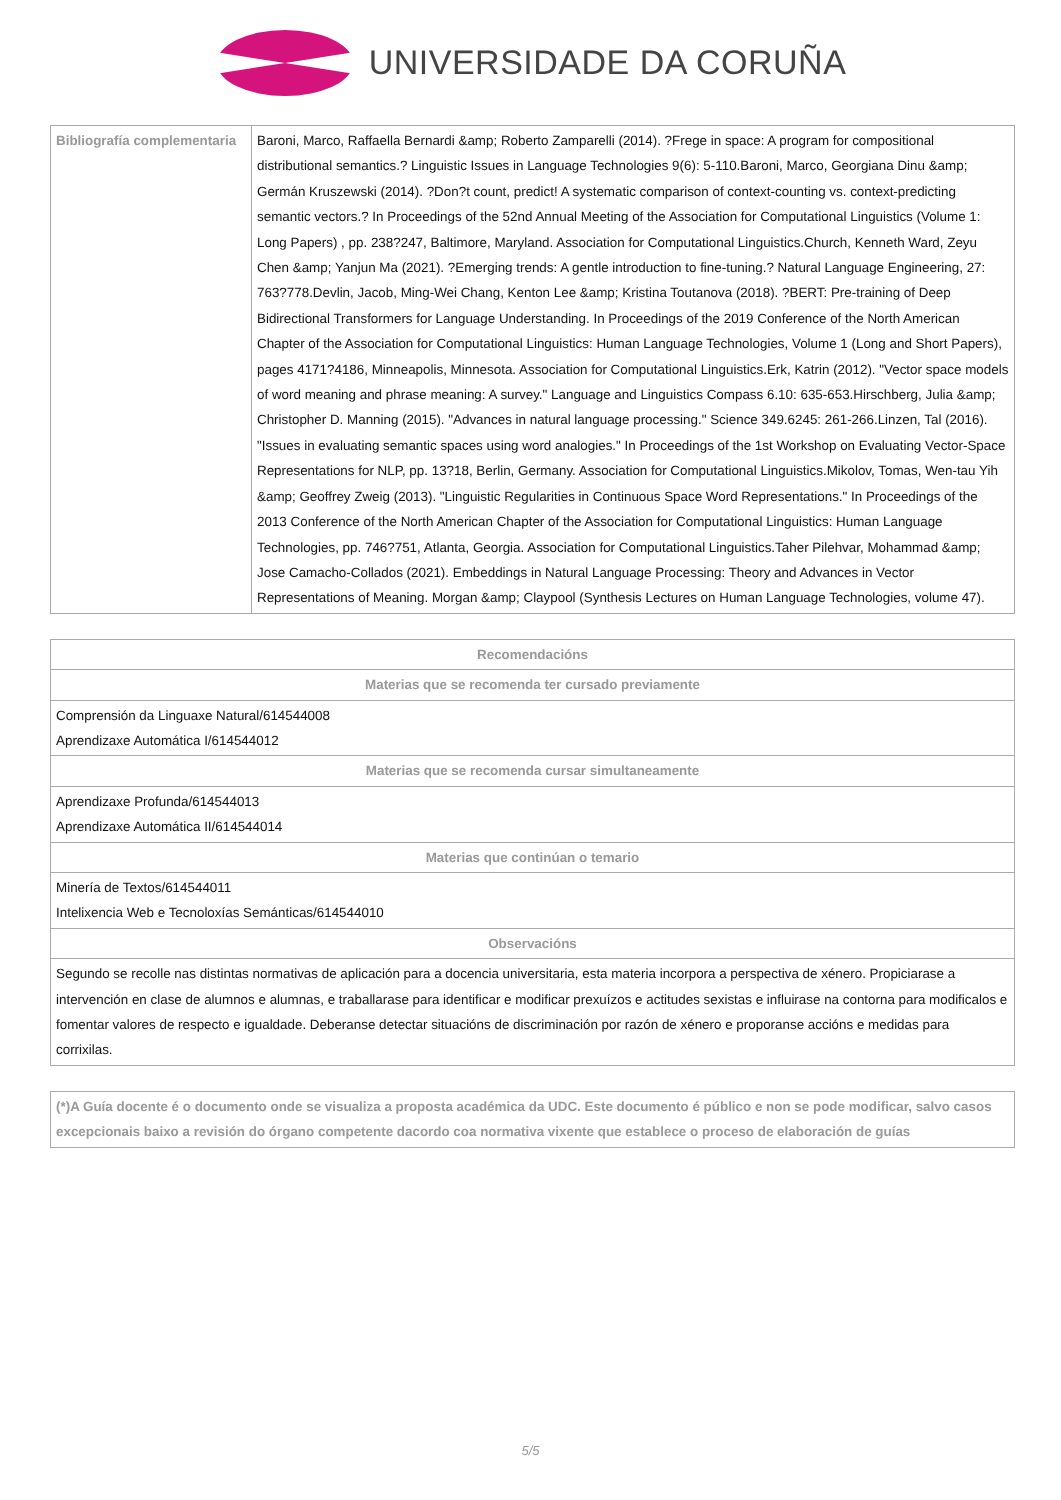UNIVERSIDADE DA CORUÑA
| Bibliografía complementaria | Baroni, Marco, Raffaella Bernardi &amp; Roberto Zamparelli (2014). ?Frege in space: A program for compositional distributional semantics.? Linguistic Issues in Language Technologies 9(6): 5-110.Baroni, Marco, Georgiana Dinu &amp; Germán Kruszewski (2014). ?Don?t count, predict! A systematic comparison of context-counting vs. context-predicting semantic vectors.? In Proceedings of the 52nd Annual Meeting of the Association for Computational Linguistics (Volume 1: Long Papers) , pp. 238?247, Baltimore, Maryland. Association for Computational Linguistics.Church, Kenneth Ward, Zeyu Chen &amp; Yanjun Ma (2021). ?Emerging trends: A gentle introduction to fine-tuning.? Natural Language Engineering, 27: 763?778.Devlin, Jacob, Ming-Wei Chang, Kenton Lee &amp; Kristina Toutanova (2018). ?BERT: Pre-training of Deep Bidirectional Transformers for Language Understanding. In Proceedings of the 2019 Conference of the North American Chapter of the Association for Computational Linguistics: Human Language Technologies, Volume 1 (Long and Short Papers), pages 4171?4186, Minneapolis, Minnesota. Association for Computational Linguistics.Erk, Katrin (2012). "Vector space models of word meaning and phrase meaning: A survey." Language and Linguistics Compass 6.10: 635-653.Hirschberg, Julia &amp; Christopher D. Manning (2015). "Advances in natural language processing." Science 349.6245: 261-266.Linzen, Tal (2016). "Issues in evaluating semantic spaces using word analogies." In Proceedings of the 1st Workshop on Evaluating Vector-Space Representations for NLP, pp. 13?18, Berlin, Germany. Association for Computational Linguistics.Mikolov, Tomas, Wen-tau Yih &amp; Geoffrey Zweig (2013). "Linguistic Regularities in Continuous Space Word Representations." In Proceedings of the 2013 Conference of the North American Chapter of the Association for Computational Linguistics: Human Language Technologies, pp. 746?751, Atlanta, Georgia. Association for Computational Linguistics.Taher Pilehvar, Mohammad &amp; Jose Camacho-Collados (2021). Embeddings in Natural Language Processing: Theory and Advances in Vector Representations of Meaning. Morgan &amp; Claypool (Synthesis Lectures on Human Language Technologies, volume 47). |
| Recomendacións |
| --- |
| Materias que se recomenda ter cursado previamente |
| Comprensión da Linguaxe Natural/614544008 Aprendizaxe Automática I/614544012 |
| Materias que se recomenda cursar simultaneamente |
| Aprendizaxe Profunda/614544013 Aprendizaxe Automática II/614544014 |
| Materias que continúan o temario |
| Minería de Textos/614544011 Intelixencia Web e Tecnoloxías Semánticas/614544010 |
| Observacións |
| Segundo se recolle nas distintas normativas de aplicación para a docencia universitaria, esta materia incorpora a perspectiva de xénero. Propiciarase a intervención en clase de alumnos e alumnas, e traballarase para identificar e modificar prexuízos e actitudes sexistas e influirase na contorna para modificalos e fomentar valores de respecto e igualdade. Deberanse detectar situacións de discriminación por razón de xénero e proporanse accións e medidas para corrixilas. |
| (*)A Guía docente é o documento onde se visualiza a proposta académica da UDC. Este documento é público e non se pode modificar, salvo casos excepcionais baixo a revisión do órgano competente dacordo coa normativa vixente que establece o proceso de elaboración de guías |
5/5